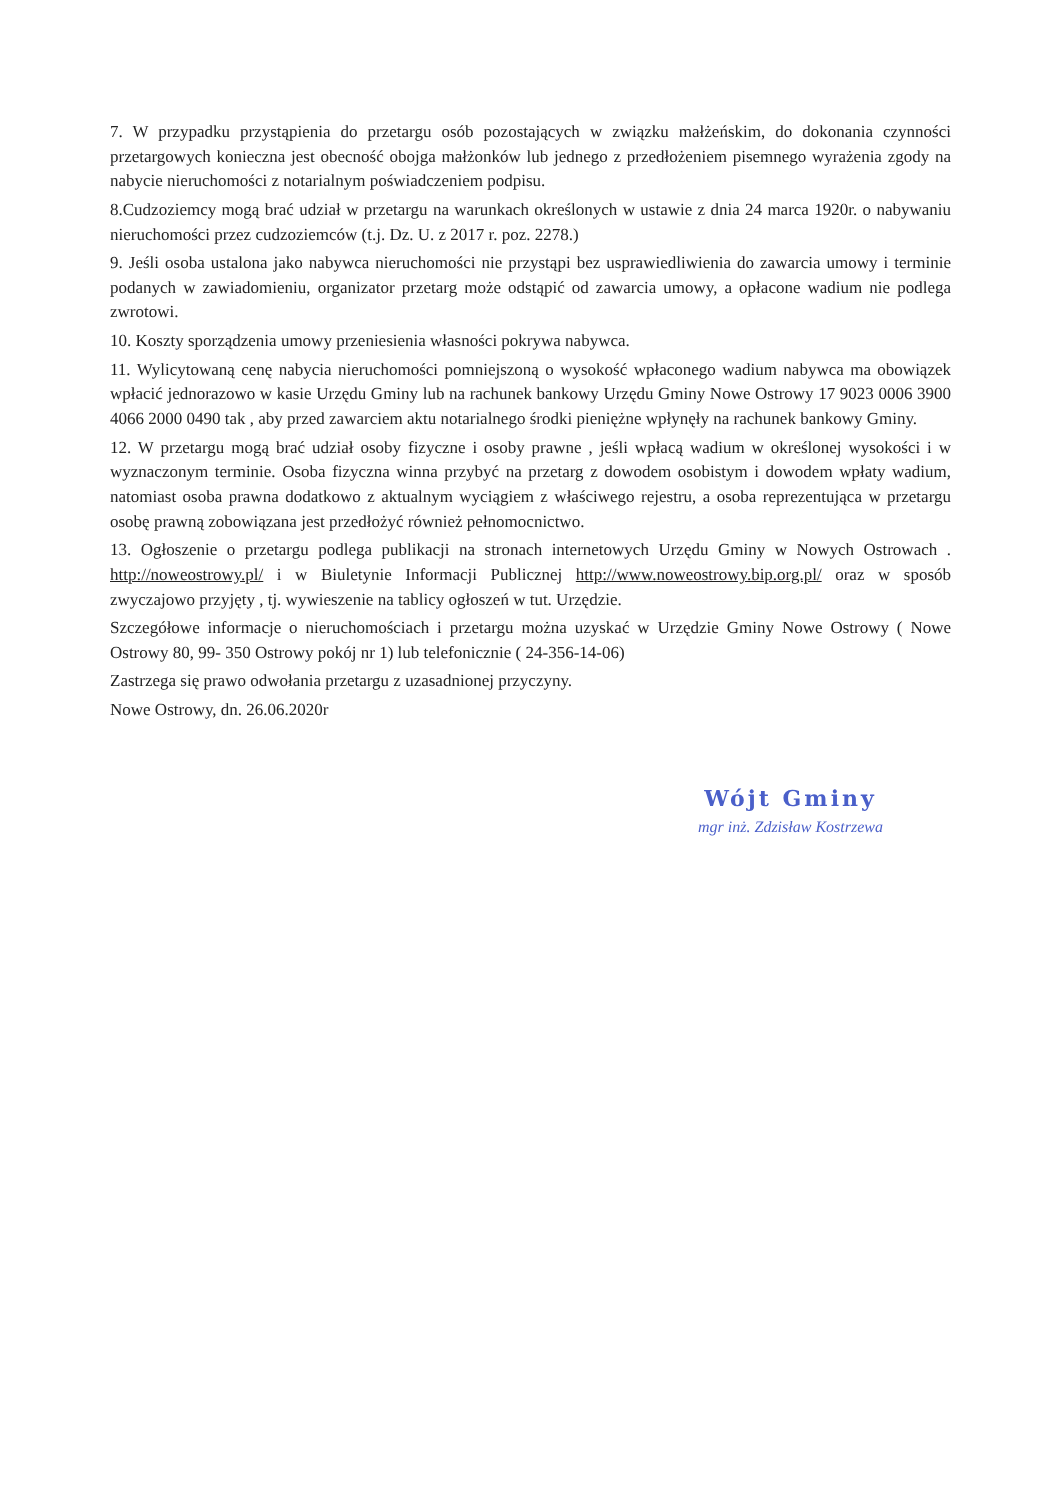7. W przypadku przystąpienia do przetargu osób pozostających w związku małżeńskim, do dokonania czynności przetargowych konieczna jest obecność obojga małżonków lub jednego z przedłożeniem pisemnego wyrażenia zgody na nabycie nieruchomości z notarialnym poświadczeniem podpisu.
8.Cudzoziemcy mogą brać udział w przetargu na warunkach określonych w ustawie z dnia 24 marca 1920r. o nabywaniu nieruchomości przez cudzoziemców (t.j. Dz. U. z 2017 r. poz. 2278.)
9. Jeśli osoba ustalona jako nabywca nieruchomości nie przystąpi bez usprawiedliwienia do zawarcia umowy i terminie podanych w zawiadomieniu, organizator przetarg może odstąpić od zawarcia umowy, a opłacone wadium nie podlega zwrotowi.
10. Koszty sporządzenia umowy przeniesienia własności pokrywa nabywca.
11. Wylicytowaną cenę nabycia nieruchomości pomniejszoną o wysokość wpłaconego wadium nabywca ma obowiązek wpłacić jednorazowo w kasie Urzędu Gminy lub na rachunek bankowy Urzędu Gminy Nowe Ostrowy 17 9023 0006 3900 4066 2000 0490 tak , aby przed zawarciem aktu notarialnego środki pieniężne wpłynęły na rachunek bankowy Gminy.
12. W przetargu mogą brać udział osoby fizyczne i osoby prawne , jeśli wpłacą wadium w określonej wysokości i w wyznaczonym terminie. Osoba fizyczna winna przybyć na przetarg z dowodem osobistym i dowodem wpłaty wadium, natomiast osoba prawna dodatkowo z aktualnym wyciągiem z właściwego rejestru, a osoba reprezentująca w przetargu osobę prawną zobowiązana jest przedłożyć również pełnomocnictwo.
13. Ogłoszenie o przetargu podlega publikacji na stronach internetowych Urzędu Gminy w Nowych Ostrowach . http://noweostrowy.pl/ i w Biuletynie Informacji Publicznej http://www.noweostrowy.bip.org.pl/ oraz w sposób zwyczajowo przyjęty , tj. wywieszenie na tablicy ogłoszeń w tut. Urzędzie.
Szczegółowe informacje o nieruchomościach i przetargu można uzyskać w Urzędzie Gminy Nowe Ostrowy ( Nowe Ostrowy 80, 99- 350 Ostrowy pokój nr 1) lub telefonicznie ( 24-356-14-06)
Zastrzega się prawo odwołania przetargu z uzasadnionej przyczyny.
Nowe Ostrowy, dn. 26.06.2020r
Wójt Gminy
mgr inż. Zdzisław Kostrzewa